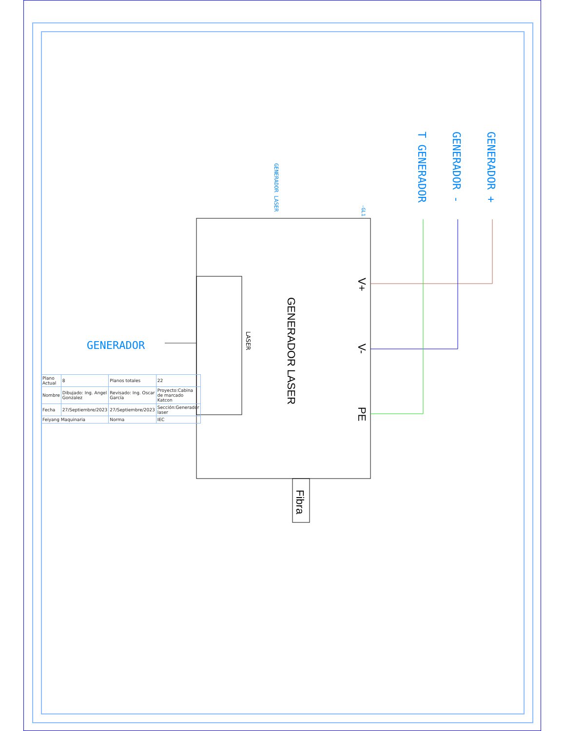GENERADOR LASER
V+
V-
PE
Fibra
LASER
GENERADOR +
GENERADOR -
T GENERADOR
GENERADOR LASER
-GL1
GENERADOR
| Plano Actual | 8 | Planos totales | 22 |
| Nombre | Dibujado: Ing. Angel Gonzalez | Revisado: Ing. Oscar García | Proyecto:Cabina de marcado Katcon |
| Fecha | 27/Septiembre/2023 | 27/Septiembre/2023 | Sección:Generador laser |
| Feiyang Maquinaria | | Norma | IEC |